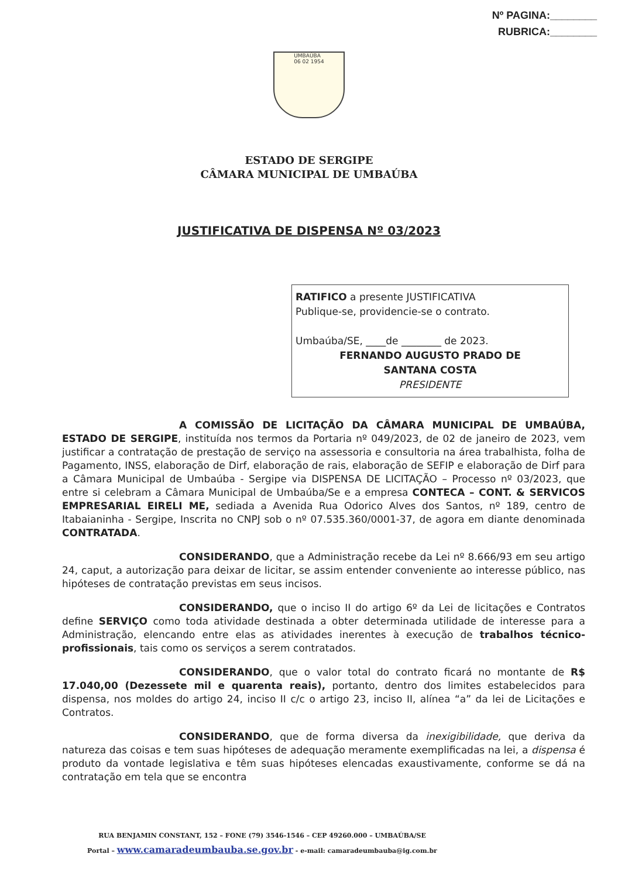Nº PAGINA:________
RUBRICA:________
UMBAÚBA
06 02 1954
ESTADO DE SERGIPE
CÂMARA MUNICIPAL DE UMBAÚBA
JUSTIFICATIVA DE DISPENSA Nº 03/2023
RATIFICO a presente JUSTIFICATIVA
Publique-se, providencie-se o contrato.
Umbaúba/SE, ____de ________ de 2023.
FERNANDO AUGUSTO PRADO DE
SANTANA COSTA
PRESIDENTE
A COMISSÃO DE LICITAÇÃO DA CÂMARA MUNICIPAL DE UMBAÚBA, ESTADO DE SERGIPE, instituída nos termos da Portaria nº 049/2023, de 02 de janeiro de 2023, vem justificar a contratação de prestação de serviço na assessoria e consultoria na área trabalhista, folha de Pagamento, INSS, elaboração de Dirf, elaboração de rais, elaboração de SEFIP e elaboração de Dirf para a Câmara Municipal de Umbaúba - Sergipe via DISPENSA DE LICITAÇÃO – Processo nº 03/2023, que entre si celebram a Câmara Municipal de Umbaúba/Se e a empresa CONTECA – CONT. & SERVICOS EMPRESARIAL EIRELI ME, sediada a Avenida Rua Odorico Alves dos Santos, nº 189, centro de Itabaianinha - Sergipe, Inscrita no CNPJ sob o nº 07.535.360/0001-37, de agora em diante denominada CONTRATADA.
CONSIDERANDO, que a Administração recebe da Lei nº 8.666/93 em seu artigo 24, caput, a autorização para deixar de licitar, se assim entender conveniente ao interesse público, nas hipóteses de contratação previstas em seus incisos.
CONSIDERANDO, que o inciso II do artigo 6º da Lei de licitações e Contratos define SERVIÇO como toda atividade destinada a obter determinada utilidade de interesse para a Administração, elencando entre elas as atividades inerentes à execução de trabalhos técnico-profissionais, tais como os serviços a serem contratados.
CONSIDERANDO, que o valor total do contrato ficará no montante de R$ 17.040,00 (Dezessete mil e quarenta reais), portanto, dentro dos limites estabelecidos para dispensa, nos moldes do artigo 24, inciso II c/c o artigo 23, inciso II, alínea “a” da lei de Licitações e Contratos.
CONSIDERANDO, que de forma diversa da inexigibilidade, que deriva da natureza das coisas e tem suas hipóteses de adequação meramente exemplificadas na lei, a dispensa é produto da vontade legislativa e têm suas hipóteses elencadas exaustivamente, conforme se dá na contratação em tela que se encontra
RUA BENJAMIN CONSTANT, 152 – FONE (79) 3546-1546 – CEP 49260.000 – UMBAÚBA/SE
Portal – www.camaradeumbauba.se.gov.br - e-mail: camaradeumbauba@ig.com.br